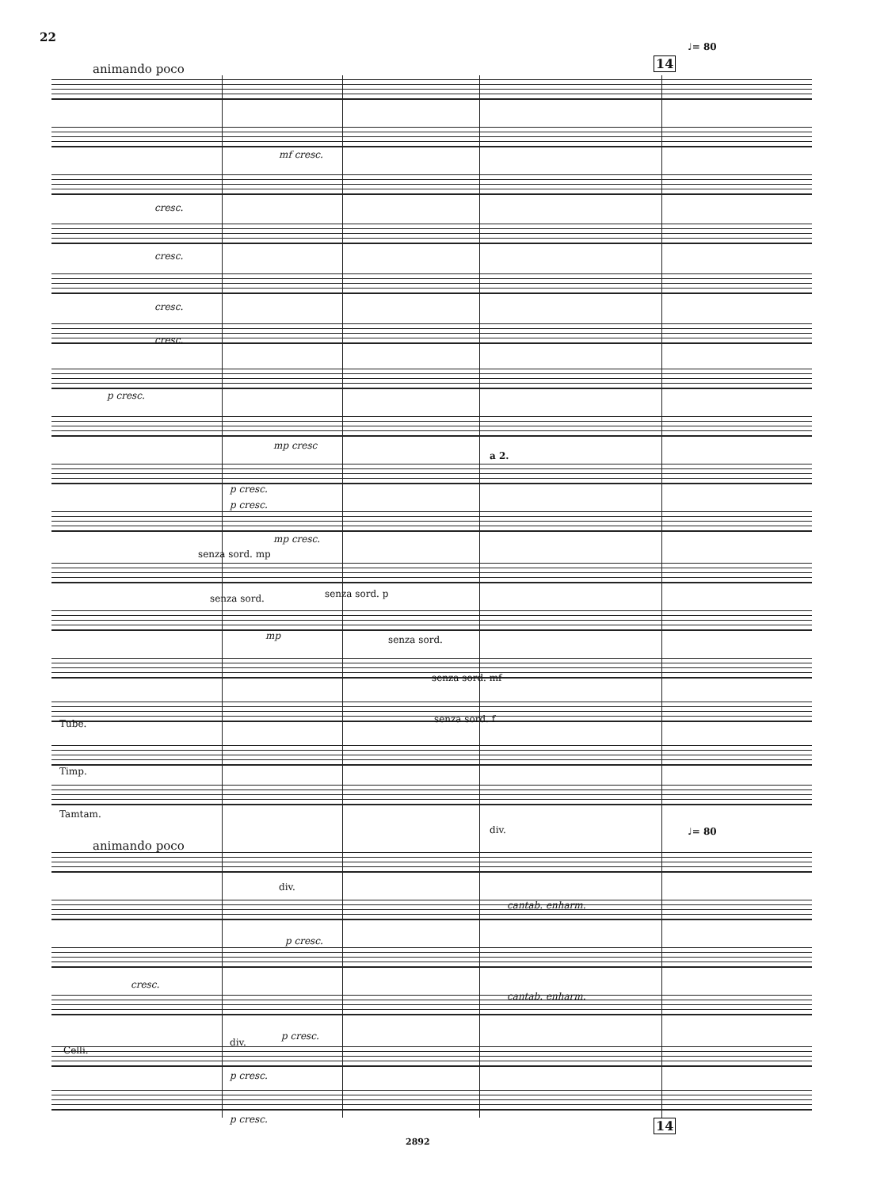22
animando poco
♩= 80
14
mf cresc.
cresc.
cresc.
cresc.
cresc.
p cresc.
a 2.
mp cresc
p cresc.
p cresc.
mp cresc.
senza sord. mp
senza sord. p
senza sord.
mp senza sord.
senza sord. mf
senza sord. f
Tube.
Timp.
Tamtam.
animando poco
div. ♩= 80
div.
cantab. enharm.
p cresc.
cresc.
cantab. enharm.
p cresc.
Celli.
div.
p cresc.
p cresc. 14
2892